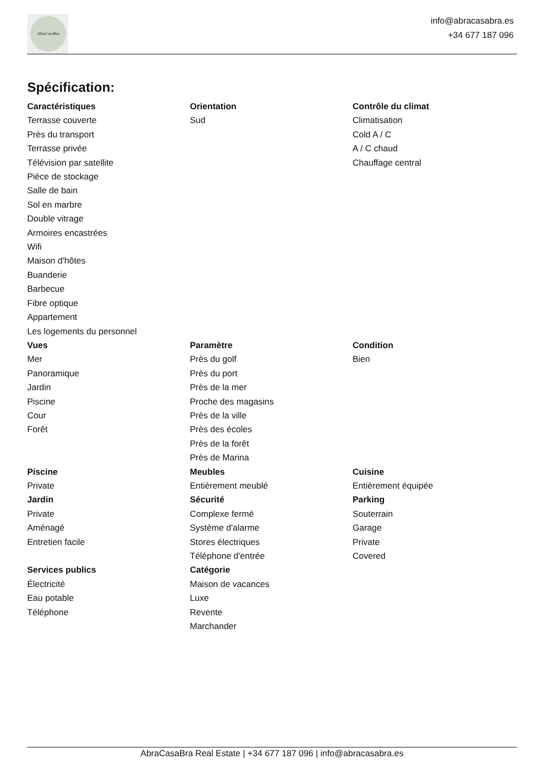AbraCasaBra
info@abracasabra.es
+34 677 187 096
Spécification:
Caractéristiques
Terrasse couverte
Près du transport
Terrasse privée
Télévision par satellite
Pièce de stockage
Salle de bain
Sol en marbre
Double vitrage
Armoires encastrées
Wifi
Maison d'hôtes
Buanderie
Barbecue
Fibre optique
Appartement
Les logements du personnel
Orientation
Sud
Contrôle du climat
Climatisation
Cold A / C
A / C chaud
Chauffage central
Vues
Mer
Panoramique
Jardin
Piscine
Cour
Forêt
Paramètre
Près du golf
Près du port
Près de la mer
Proche des magasins
Près de la ville
Près des écoles
Près de la forêt
Près de Marina
Condition
Bien
Piscine
Private
Jardin
Private
Aménagé
Entretien facile
Services publics
Électricité
Eau potable
Téléphone
Meubles
Entièrement meublé
Sécurité
Complexe fermé
Système d'alarme
Stores électriques
Téléphone d'entrée
Catégorie
Maison de vacances
Luxe
Revente
Marchander
Cuisine
Entièrement équipée
Parking
Souterrain
Garage
Private
Covered
AbraCasaBra Real Estate | +34 677 187 096 | info@abracasabra.es